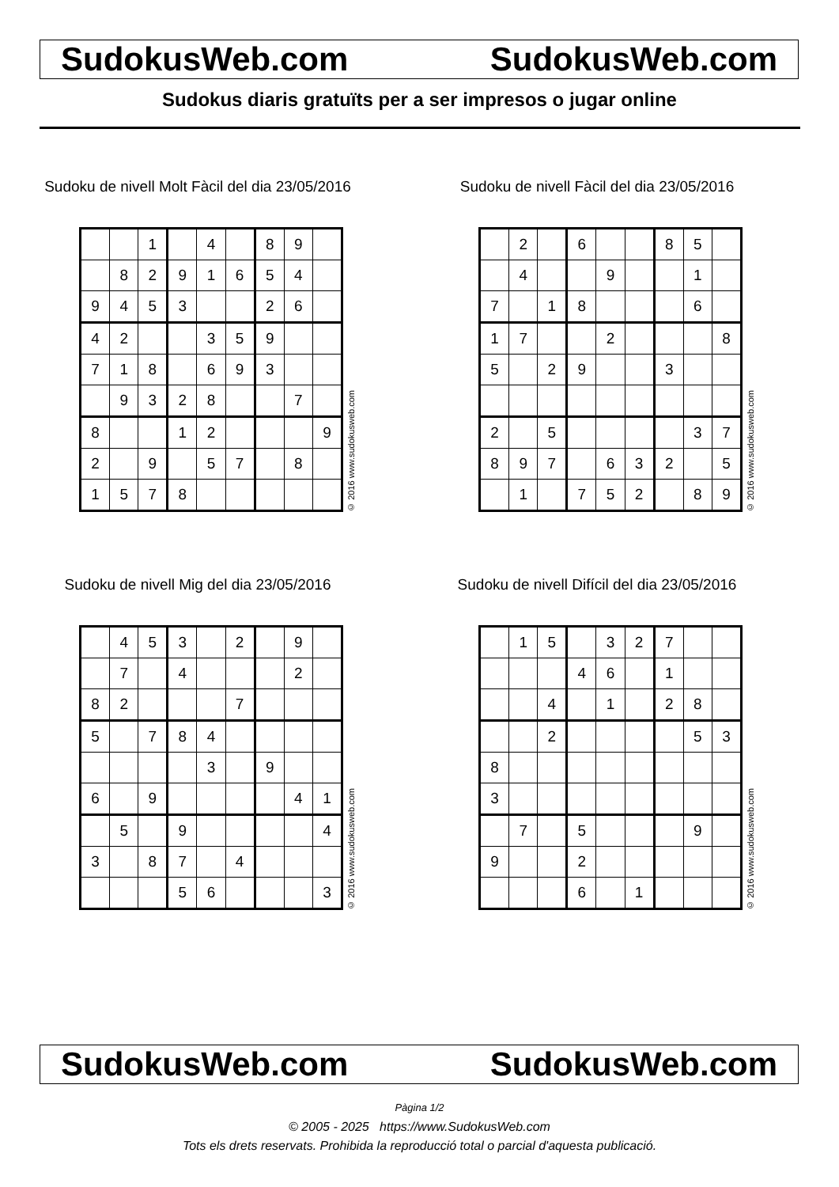SudokusWeb.com SudokusWeb.com
Sudokus diaris gratuïts per a ser impresos o jugar online
Sudoku de nivell Molt Fàcil del dia 23/05/2016
| | | 1 | | 4 | | 8 | 9 | |
| | 8 | 2 | 9 | 1 | 6 | 5 | 4 | |
| 9 | 4 | 5 | 3 | | | 2 | 6 | |
| 4 | 2 | | | 3 | 5 | 9 | | |
| 7 | 1 | 8 | | 6 | 9 | 3 | | |
| | 9 | 3 | 2 | 8 | | | 7 | |
| 8 | | | 1 | 2 | | | | 9 |
| 2 | | 9 | | 5 | 7 | | 8 | |
| 1 | 5 | 7 | 8 | | | | | |
© 2016 www.sudokusweb.com
Sudoku de nivell Fàcil del dia 23/05/2016
| | 2 | | 6 | | | 8 | 5 | |
| | 4 | | | 9 | | | 1 | |
| 7 | | 1 | 8 | | | | 6 | |
| 1 | 7 | | | 2 | | | | 8 |
| 5 | | 2 | 9 | | | 3 | | |
| 2 | | 5 | | | | | 3 | 7 |
| 8 | 9 | 7 | | 6 | 3 | 2 | | 5 |
| | 1 | | 7 | 5 | 2 | | 8 | 9 |
© 2016 www.sudokusweb.com
Sudoku de nivell Mig del dia 23/05/2016
| | 4 | 5 | 3 | | 2 | | 9 | |
| | 7 | | 4 | | | | 2 | |
| 8 | 2 | | | | 7 | | | |
| 5 | | 7 | 8 | 4 | | | | |
| | | | | 3 | | 9 | | |
| 6 | | 9 | | | | | 4 | 1 |
| | 5 | | 9 | | | | | 4 |
| 3 | | 8 | 7 | | 4 | | | |
| | | | 5 | 6 | | | | 3 |
© 2016 www.sudokusweb.com
Sudoku de nivell Difícil del dia 23/05/2016
| | 1 | 5 | | 3 | 2 | 7 | | |
| | | | 4 | 6 | | 1 | | |
| | | 4 | | 1 | | 2 | 8 | |
| | | 2 | | | | | 5 | 3 |
| 8 | | | | | | | | |
| 3 | | | | | | | | |
| | 7 | | 5 | | | | 9 | |
| 9 | | | 2 | | | | | |
| | | | 6 | | 1 | | | |
© 2016 www.sudokusweb.com
SudokusWeb.com SudokusWeb.com
Pàgina 1/2
© 2005 - 2025 https://www.SudokusWeb.com
Tots els drets reservats. Prohibida la reproducció total o parcial d'aquesta publicació.